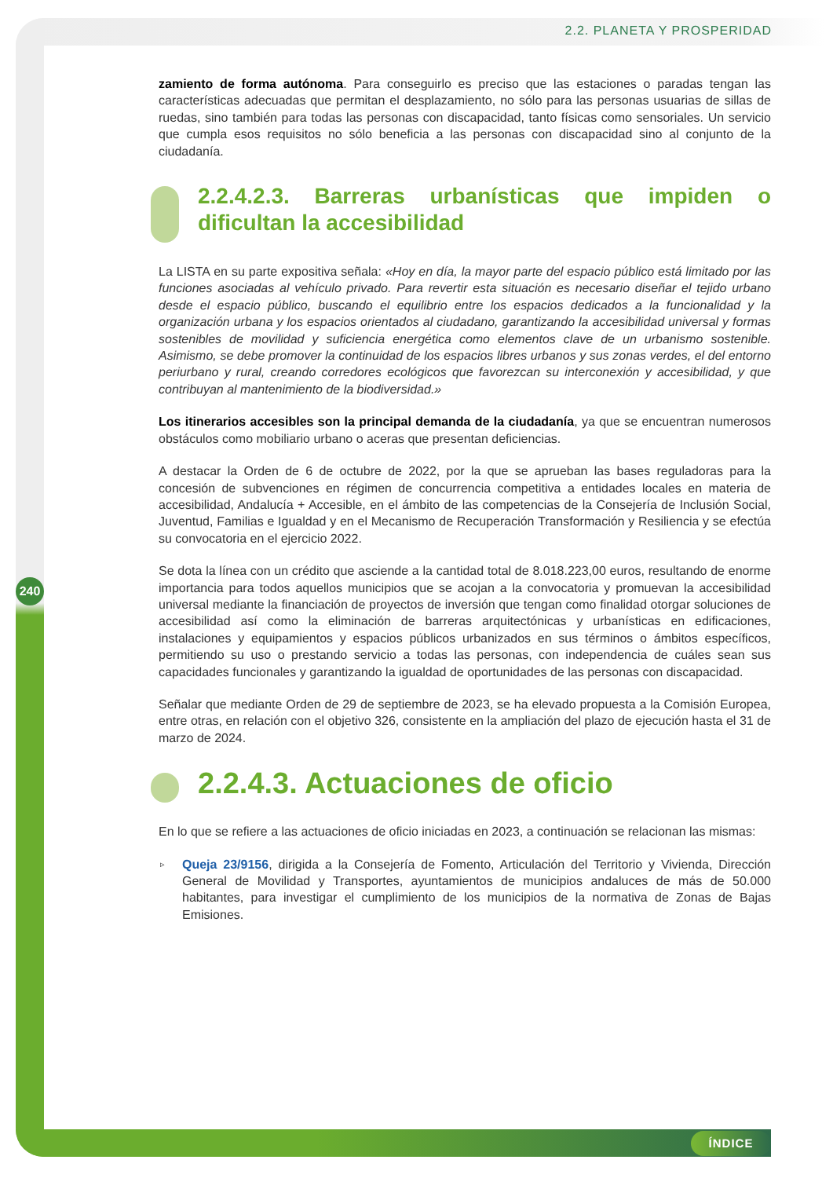2.2. PLANETA Y PROSPERIDAD
240
zamiento de forma autónoma. Para conseguirlo es preciso que las estaciones o paradas tengan las características adecuadas que permitan el desplazamiento, no sólo para las personas usuarias de sillas de ruedas, sino también para todas las personas con discapacidad, tanto físicas como sensoriales. Un servicio que cumpla esos requisitos no sólo beneficia a las personas con discapacidad sino al conjunto de la ciudadanía.
2.2.4.2.3. Barreras urbanísticas que impiden o dificultan la accesibilidad
La LISTA en su parte expositiva señala: «Hoy en día, la mayor parte del espacio público está limitado por las funciones asociadas al vehículo privado. Para revertir esta situación es necesario diseñar el tejido urbano desde el espacio público, buscando el equilibrio entre los espacios dedicados a la funcionalidad y la organización urbana y los espacios orientados al ciudadano, garantizando la accesibilidad universal y formas sostenibles de movilidad y suficiencia energética como elementos clave de un urbanismo sostenible. Asimismo, se debe promover la continuidad de los espacios libres urbanos y sus zonas verdes, el del entorno periurbano y rural, creando corredores ecológicos que favorezcan su interconexión y accesibilidad, y que contribuyan al mantenimiento de la biodiversidad.»
Los itinerarios accesibles son la principal demanda de la ciudadanía, ya que se encuentran numerosos obstáculos como mobiliario urbano o aceras que presentan deficiencias.
A destacar la Orden de 6 de octubre de 2022, por la que se aprueban las bases reguladoras para la concesión de subvenciones en régimen de concurrencia competitiva a entidades locales en materia de accesibilidad, Andalucía + Accesible, en el ámbito de las competencias de la Consejería de Inclusión Social, Juventud, Familias e Igualdad y en el Mecanismo de Recuperación Transformación y Resiliencia y se efectúa su convocatoria en el ejercicio 2022.
Se dota la línea con un crédito que asciende a la cantidad total de 8.018.223,00 euros, resultando de enorme importancia para todos aquellos municipios que se acojan a la convocatoria y promuevan la accesibilidad universal mediante la financiación de proyectos de inversión que tengan como finalidad otorgar soluciones de accesibilidad así como la eliminación de barreras arquitectónicas y urbanísticas en edificaciones, instalaciones y equipamientos y espacios públicos urbanizados en sus términos o ámbitos específicos, permitiendo su uso o prestando servicio a todas las personas, con independencia de cuáles sean sus capacidades funcionales y garantizando la igualdad de oportunidades de las personas con discapacidad.
Señalar que mediante Orden de 29 de septiembre de 2023, se ha elevado propuesta a la Comisión Europea, entre otras, en relación con el objetivo 326, consistente en la ampliación del plazo de ejecución hasta el 31 de marzo de 2024.
2.2.4.3. Actuaciones de oficio
En lo que se refiere a las actuaciones de oficio iniciadas en 2023, a continuación se relacionan las mismas:
▹ Queja 23/9156, dirigida a la Consejería de Fomento, Articulación del Territorio y Vivienda, Dirección General de Movilidad y Transportes, ayuntamientos de municipios andaluces de más de 50.000 habitantes, para investigar el cumplimiento de los municipios de la normativa de Zonas de Bajas Emisiones.
ÍNDICE